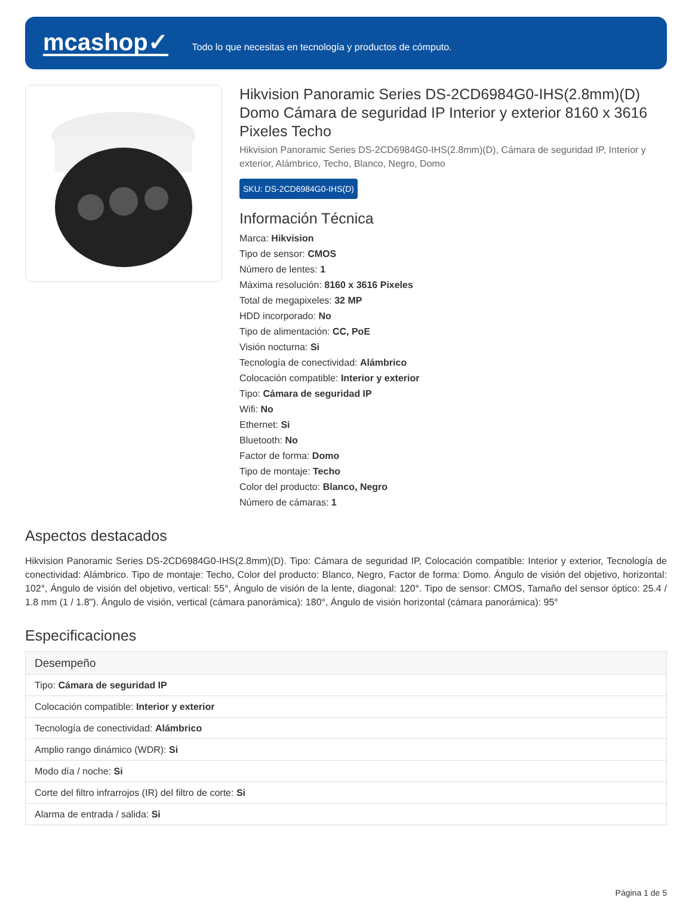mcashop✓
Todo lo que necesitas en tecnología y productos de cómputo.
Hikvision Panoramic Series DS-2CD6984G0-IHS(2.8mm)(D) Domo Cámara de seguridad IP Interior y exterior 8160 x 3616 Pixeles Techo
Hikvision Panoramic Series DS-2CD6984G0-IHS(2.8mm)(D), Cámara de seguridad IP, Interior y exterior, Alámbrico, Techo, Blanco, Negro, Domo
SKU: DS-2CD6984G0-IHS(D)
Información Técnica
Marca: Hikvision
Tipo de sensor: CMOS
Número de lentes: 1
Máxima resolución: 8160 x 3616 Pixeles
Total de megapixeles: 32 MP
HDD incorporado: No
Tipo de alimentación: CC, PoE
Visión nocturna: Si
Tecnología de conectividad: Alámbrico
Colocación compatible: Interior y exterior
Tipo: Cámara de seguridad IP
Wifi: No
Ethernet: Si
Bluetooth: No
Factor de forma: Domo
Tipo de montaje: Techo
Color del producto: Blanco, Negro
Número de cámaras: 1
Aspectos destacados
Hikvision Panoramic Series DS-2CD6984G0-IHS(2.8mm)(D). Tipo: Cámara de seguridad IP, Colocación compatible: Interior y exterior, Tecnología de conectividad: Alámbrico. Tipo de montaje: Techo, Color del producto: Blanco, Negro, Factor de forma: Domo. Ángulo de visión del objetivo, horizontal: 102°, Ángulo de visión del objetivo, vertical: 55°, Ángulo de visión de la lente, diagonal: 120°. Tipo de sensor: CMOS, Tamaño del sensor óptico: 25.4 / 1.8 mm (1 / 1.8"). Ángulo de visión, vertical (cámara panorámica): 180°, Ángulo de visión horizontal (cámara panorámica): 95°
Especificaciones
| Desempeño |
| --- |
| Tipo: Cámara de seguridad IP |
| Colocación compatible: Interior y exterior |
| Tecnología de conectividad: Alámbrico |
| Amplio rango dinámico (WDR): Si |
| Modo día / noche: Si |
| Corte del filtro infrarrojos (IR) del filtro de corte: Si |
| Alarma de entrada / salida: Si |
Página 1 de 5